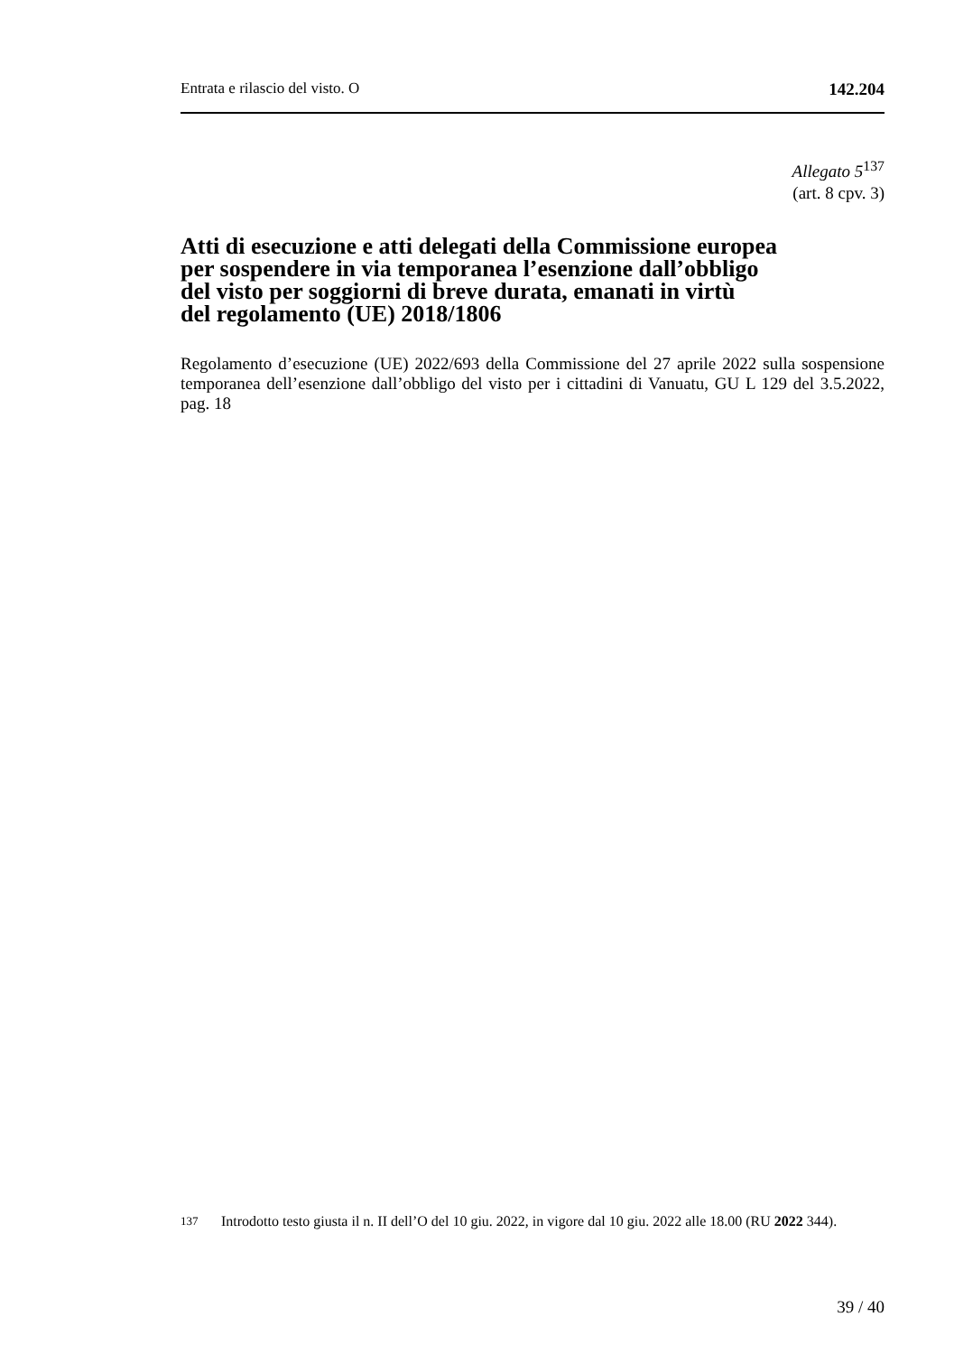Entrata e rilascio del visto. O 142.204
Allegato 5<sup>137</sup>
(art. 8 cpv. 3)
Atti di esecuzione e atti delegati della Commissione europea
per sospendere in via temporanea l’esenzione dall’obbligo
del visto per soggiorni di breve durata, emanati in virtù
del regolamento (UE) 2018/1806
Regolamento d’esecuzione (UE) 2022/693 della Commissione del 27 aprile 2022 sulla sospensione temporanea dell’esenzione dall’obbligo del visto per i cittadini di Vanuatu, GU L 129 del 3.5.2022, pag. 18
<sup>137</sup> Introdotto testo giusta il n. II dell’O del 10 giu. 2022, in vigore dal 10 giu. 2022 alle 18.00 (RU 2022 344).
39 / 40